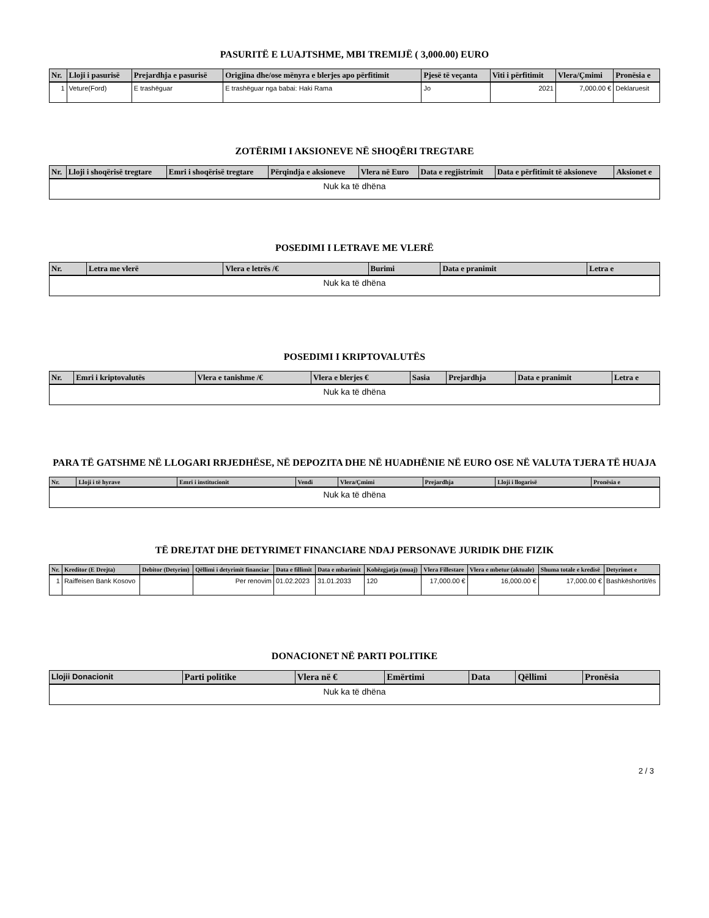PASURITË E LUAJTSHME, MBI TREMIJË ( 3,000.00) EURO
| Nr. | Lloji i pasurisë | Prejardhja e pasurisë | Origjina dhe/ose mënyra e blerjes apo përfitimit | Pjesë të veçanta | Viti i përfitimit | Vlera/Çmimi | Pronësia e |
| --- | --- | --- | --- | --- | --- | --- | --- |
| 1 | Veture(Ford) | E trashëguar | E trashëguar nga babai: Haki Rama | Jo | 2021 | 7,000.00 € | Deklaruesit |
ZOTËRIMI I AKSIONEVE NË SHOQËRI TREGTARE
| Nr. | Lloji i shoqërisë tregtare | Emri i shoqërisë tregtare | Përqindja e aksioneve | Vlera në Euro | Data e regjistrimit | Data e përfitimit të aksioneve | Aksionet e |
| --- | --- | --- | --- | --- | --- | --- | --- |
| Nuk ka të dhëna | | | | | | | |
POSEDIMI I LETRAVE ME VLERË
| Nr. | Letra me vlerë | Vlera e letrës /€ | Burimi | Data e pranimit | Letra e |
| --- | --- | --- | --- | --- | --- |
| Nuk ka të dhëna | | | | | |
POSEDIMI I KRIPTOVALUTËS
| Nr. | Emri i kriptovalutës | Vlera e tanishme /€ | Vlera e blerjes € | Sasia | Prejardhja | Data e pranimit | Letra e |
| --- | --- | --- | --- | --- | --- | --- | --- |
| Nuk ka të dhëna | | | | | | | |
PARA TË GATSHME NË LLOGARI RRJEDHËSE, NË DEPOZITA DHE NË HUADHËNIE NË EURO OSE NË VALUTA TJERA TË HUAJA
| Nr. | Lloji i të hyrave | Emri i institucionit | Vendi | Vlera/Çmimi | Prejardhja | Lloji i llogarisë | Pronësia e |
| --- | --- | --- | --- | --- | --- | --- | --- |
| Nuk ka të dhëna | | | | | | | |
TË DREJTAT DHE DETYRIMET FINANCIARE NDAJ PERSONAVE JURIDIK DHE FIZIK
| Nr. | Kreditor (E Drejta) | Debitor (Detyrim) | Qëllimi i detyrimit financiar | Data e fillimit | Data e mbarimit | Kohëzgjatja (muaj) | Vlera Fillestare | Vlera e mbetur (aktuale) | Shuma totale e kredisë | Detyrimet e |
| --- | --- | --- | --- | --- | --- | --- | --- | --- | --- | --- |
| 1 | Raiffeisen Bank Kosovo | | Per renovim | 01.02.2023 | 31.01.2033 | 120 | 17,000.00 € | 16,000.00 € | 17,000.00 € | Bashkëshortit/ës |
DONACIONET NË PARTI POLITIKE
| Llojii Donacionit | Parti politike | Vlera në € | Emërtimi | Data | Qëllimi | Pronësia |
| --- | --- | --- | --- | --- | --- | --- |
| Nuk ka të dhëna | | | | | | |
2 / 3